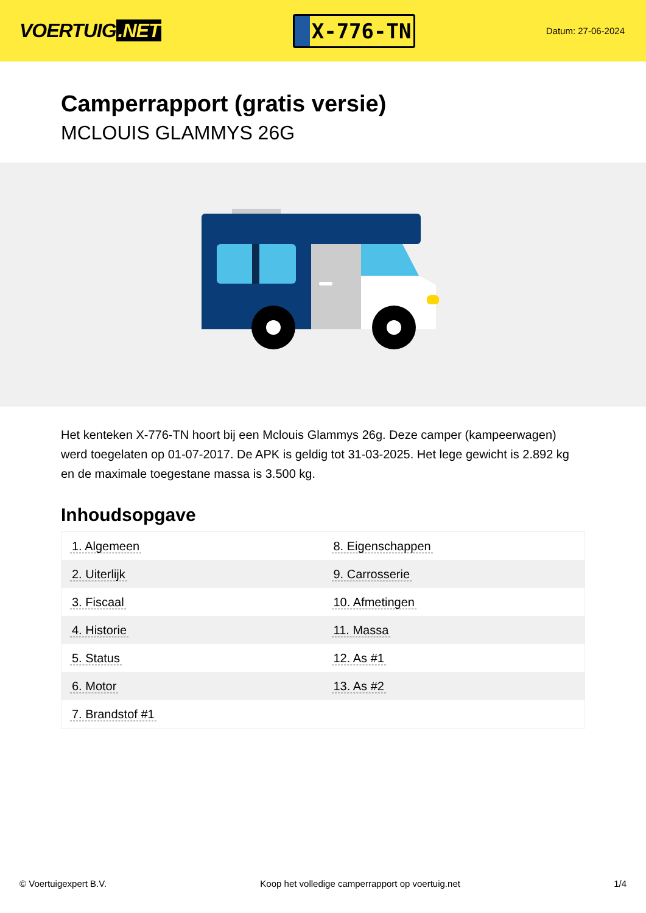VOERTUIG.NET
X-776-TN
Datum: 27-06-2024
Camperrapport (gratis versie)
MCLOUIS GLAMMYS 26G
Het kenteken X-776-TN hoort bij een Mclouis Glammys 26g. Deze camper (kampeerwagen) werd toegelaten op 01-07-2017. De APK is geldig tot 31-03-2025. Het lege gewicht is 2.892 kg en de maximale toegestane massa is 3.500 kg.
Inhoudsopgave
| 1. Algemeen | 8. Eigenschappen |
| 2. Uiterlijk | 9. Carrosserie |
| 3. Fiscaal | 10. Afmetingen |
| 4. Historie | 11. Massa |
| 5. Status | 12. As #1 |
| 6. Motor | 13. As #2 |
| 7. Brandstof #1 | |
© Voertuigexpert B.V. Koop het volledige camperrapport op voertuig.net 1/4